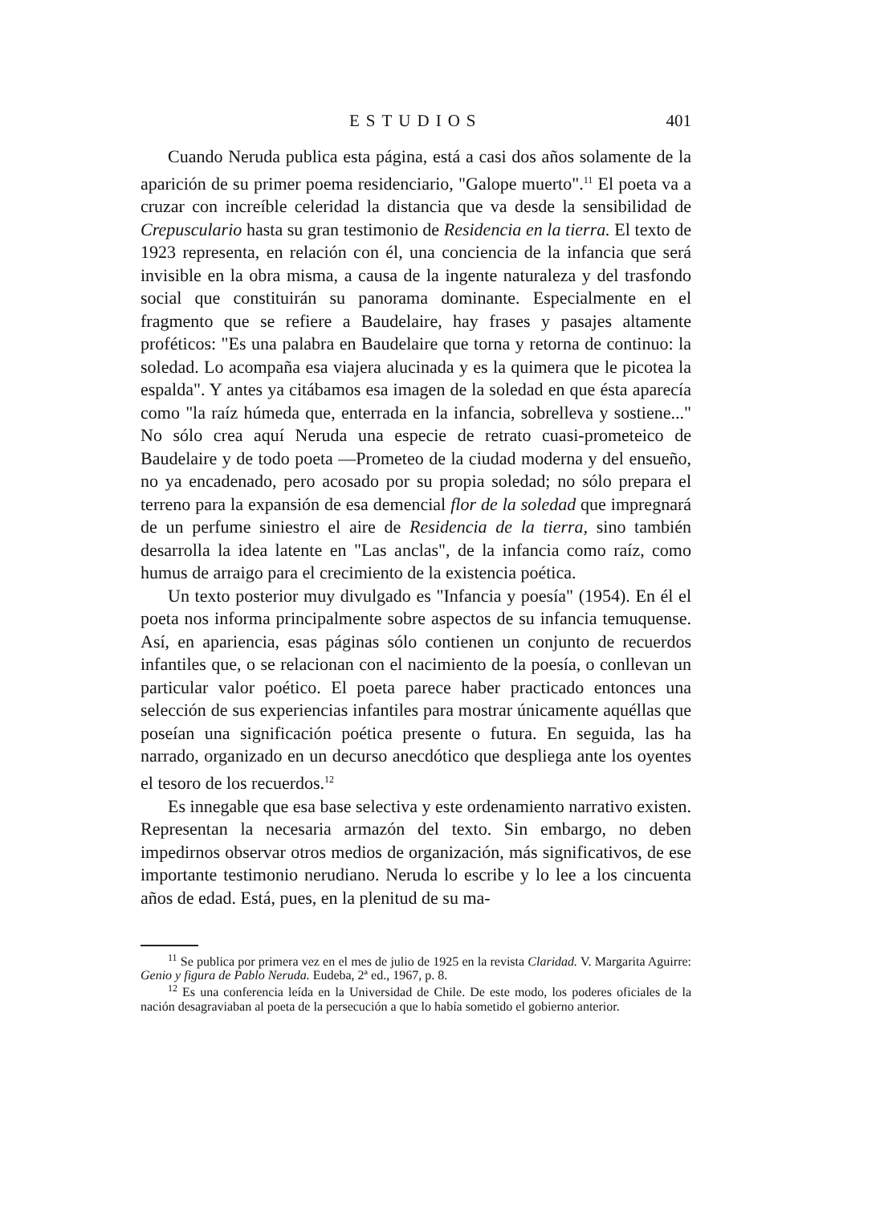ESTUDIOS 401
Cuando Neruda publica esta página, está a casi dos años solamente de la aparición de su primer poema residenciario, "Galope muerto".<sup>11</sup> El poeta va a cruzar con increíble celeridad la distancia que va desde la sensibilidad de Crepusculario hasta su gran testimonio de Residencia en la tierra. El texto de 1923 representa, en relación con él, una conciencia de la infancia que será invisible en la obra misma, a causa de la ingente naturaleza y del trasfondo social que constituirán su panorama dominante. Especialmente en el fragmento que se refiere a Baudelaire, hay frases y pasajes altamente proféticos: "Es una palabra en Baudelaire que torna y retorna de continuo: la soledad. Lo acompaña esa viajera alucinada y es la quimera que le picotea la espalda". Y antes ya citábamos esa imagen de la soledad en que ésta aparecía como "la raíz húmeda que, enterrada en la infancia, sobrelleva y sostiene..." No sólo crea aquí Neruda una especie de retrato cuasi-prometeico de Baudelaire y de todo poeta —Prometeo de la ciudad moderna y del ensueño, no ya encadenado, pero acosado por su propia soledad; no sólo prepara el terreno para la expansión de esa demencial flor de la soledad que impregnará de un perfume siniestro el aire de Residencia de la tierra, sino también desarrolla la idea latente en "Las anclas", de la infancia como raíz, como humus de arraigo para el crecimiento de la existencia poética.
Un texto posterior muy divulgado es "Infancia y poesía" (1954). En él el poeta nos informa principalmente sobre aspectos de su infancia temuquense. Así, en apariencia, esas páginas sólo contienen un conjunto de recuerdos infantiles que, o se relacionan con el nacimiento de la poesía, o conllevan un particular valor poético. El poeta parece haber practicado entonces una selección de sus experiencias infantiles para mostrar únicamente aquéllas que poseían una significación poética presente o futura. En seguida, las ha narrado, organizado en un decurso anecdótico que despliega ante los oyentes el tesoro de los recuerdos.<sup>12</sup>
Es innegable que esa base selectiva y este ordenamiento narrativo existen. Representan la necesaria armazón del texto. Sin embargo, no deben impedirnos observar otros medios de organización, más significativos, de ese importante testimonio nerudiano. Neruda lo escribe y lo lee a los cincuenta años de edad. Está, pues, en la plenitud de su ma-
<sup>11</sup> Se publica por primera vez en el mes de julio de 1925 en la revista Claridad. V. Margarita Aguirre: Genio y figura de Pablo Neruda. Eudeba, 2ª ed., 1967, p. 8.
<sup>12</sup> Es una conferencia leída en la Universidad de Chile. De este modo, los poderes oficiales de la nación desagraviaban al poeta de la persecución a que lo había sometido el gobierno anterior.